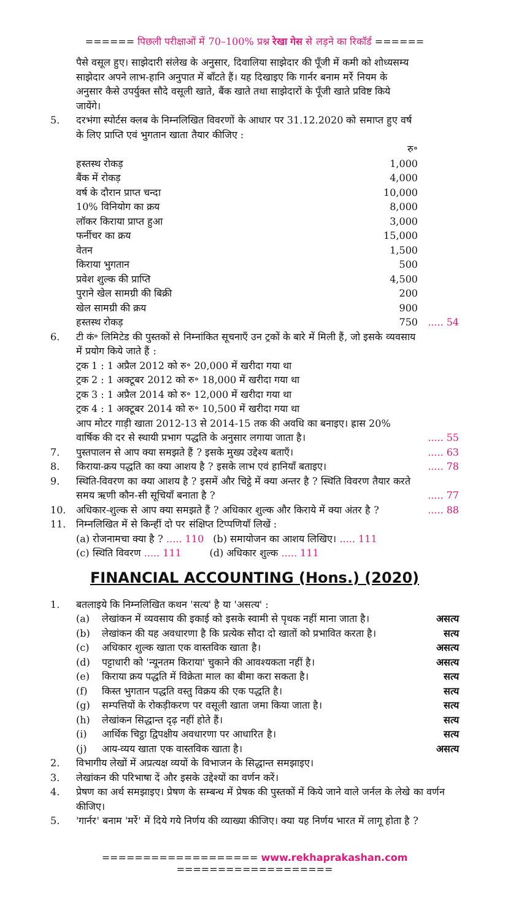====== पिछली परीक्षाओं में 70–100% प्रश्न रेखा गेस से लड़ने का रिकॉर्ड ======
पैसे वसूल हुए। साझेदारी संलेख के अनुसार, दिवालिया साझेदार की पूँजी में कमी को शोध्यसम्य साझेदार अपने लाभ-हानि अनुपात में बाँटते हैं। यह दिखाइए कि गार्नर बनाम मर्रे नियम के अनुसार कैसे उपर्युक्त सौदे वसूली खाते, बैंक खाते तथा साझेदारों के पूँजी खाते प्रविष्ट किये जायेंगे।
5. दरभंगा स्पोर्टस क्लब के निम्नलिखित विवरणों के आधार पर 31.12.2020 को समाप्त हुए वर्ष के लिए प्राप्ति एवं भुगतान खाता तैयार कीजिए :
| | रु॰ | |
| हस्तस्थ रोकड़ | 1,000 | |
| बैंक में रोकड़ | 4,000 | |
| वर्ष के दौरान प्राप्त चन्दा | 10,000 | |
| 10% विनियोग का क्रय | 8,000 | |
| लॉकर किराया प्राप्त हुआ | 3,000 | |
| फर्नीचर का क्रय | 15,000 | |
| वेतन | 1,500 | |
| किराया भुगतान | 500 | |
| प्रवेश शुल्क की प्राप्ति | 4,500 | |
| पुराने खेल सामग्री की बिक्री | 200 | |
| खेल सामग्री की क्रय | 900 | |
| हस्तस्थ रोकड़ | 750 | ..... 54 |
6. टी कं॰ लिमिटेड की पुस्तकों से निम्नांकित सूचनाएँ उन ट्रकों के बारे में मिली हैं, जो इसके व्यवसाय में प्रयोग किये जाते हैं :
ट्रक 1 : 1 अप्रैल 2012 को रु॰ 20,000 में खरीदा गया था
ट्रक 2 : 1 अक्टूबर 2012 को रु॰ 18,000 में खरीदा गया था
ट्रक 3 : 1 अप्रैल 2014 को रु॰ 12,000 में खरीदा गया था
ट्रक 4 : 1 अक्टूबर 2014 को रु॰ 10,500 में खरीदा गया था
आप मोटर गाड़ी खाता 2012-13 से 2014-15 तक की अवधि का बनाइए। ह्रास 20% वार्षिक की दर से स्थायी प्रभाग पद्धति के अनुसार लगाया जाता है।
..... 55
7. पुस्तपालन से आप क्या समझते हैं ? इसके मुख्य उद्देश्य बताएँ।
..... 63
8. किराया-क्रय पद्धति का क्या आशय है ? इसके लाभ एवं हानियाँ बताइए।
..... 78
9. स्थिति-विवरण का क्या आशय है ? इसमें और चिट्ठे में क्या अन्तर है ? स्थिति विवरण तैयार करते समय ऋणी कौन-सी सूचियाँ बनाता है ?
..... 77
10. अधिकार-शुल्क से आप क्या समझते हैं ? अधिकार शुल्क और किराये में क्या अंतर है ?
..... 88
11. निम्नलिखित में से किन्हीं दो पर संक्षिप्त टिप्पणियाँ लिखें :
(a) रोजनामचा क्या है ? ..... 110 (b) समायोजन का आशय लिखिए। ..... 111
(c) स्थिति विवरण ..... 111 (d) अधिकार शुल्क ..... 111
FINANCIAL ACCOUNTING (Hons.) (2020)
1. बतलाइये कि निम्नलिखित कथन 'सत्य' है या 'असत्य' :
(a) लेखांकन में व्यवसाय की इकाई को इसके स्वामी से पृथक नहीं माना जाता है।
असत्य
(b) लेखांकन की यह अवधारणा है कि प्रत्येक सौदा दो खातों को प्रभावित करता है।
सत्य
(c) अधिकार शुल्क खाता एक वास्तविक खाता है।
असत्य
(d) पट्टाधारी को 'न्यूनतम किराया' चुकाने की आवश्यकता नहीं है।
असत्य
(e) किराया क्रय पद्धति में विक्रेता माल का बीमा करा सकता है।
सत्य
(f) किस्त भुगतान पद्धति वस्तु विक्रय की एक पद्धति है।
सत्य
(g) सम्पत्तियों के रोकड़ीकरण पर वसूली खाता जमा किया जाता है।
सत्य
(h) लेखांकन सिद्धान्त दृढ़ नहीं होते हैं।
सत्य
(i) आर्थिक चिट्ठा द्विपक्षीय अवधारणा पर आधारित है।
सत्य
(j) आय-व्यय खाता एक वास्तविक खाता है।
असत्य
2. विभागीय लेखों में अप्रत्यक्ष व्ययों के विभाजन के सिद्धान्त समझाइए।
3. लेखांकन की परिभाषा दें और इसके उद्देश्यों का वर्णन करें।
4. प्रेषण का अर्थ समझाइए। प्रेषण के सम्बन्ध में प्रेषक की पुस्तकों में किये जाने वाले जर्नल के लेखे का वर्णन कीजिए।
5. 'गार्नर' बनाम 'मर्रे' में दिये गये निर्णय की व्याख्या कीजिए। क्या यह निर्णय भारत में लागू होता है ?
=================== www.rekhaprakashan.com ===================